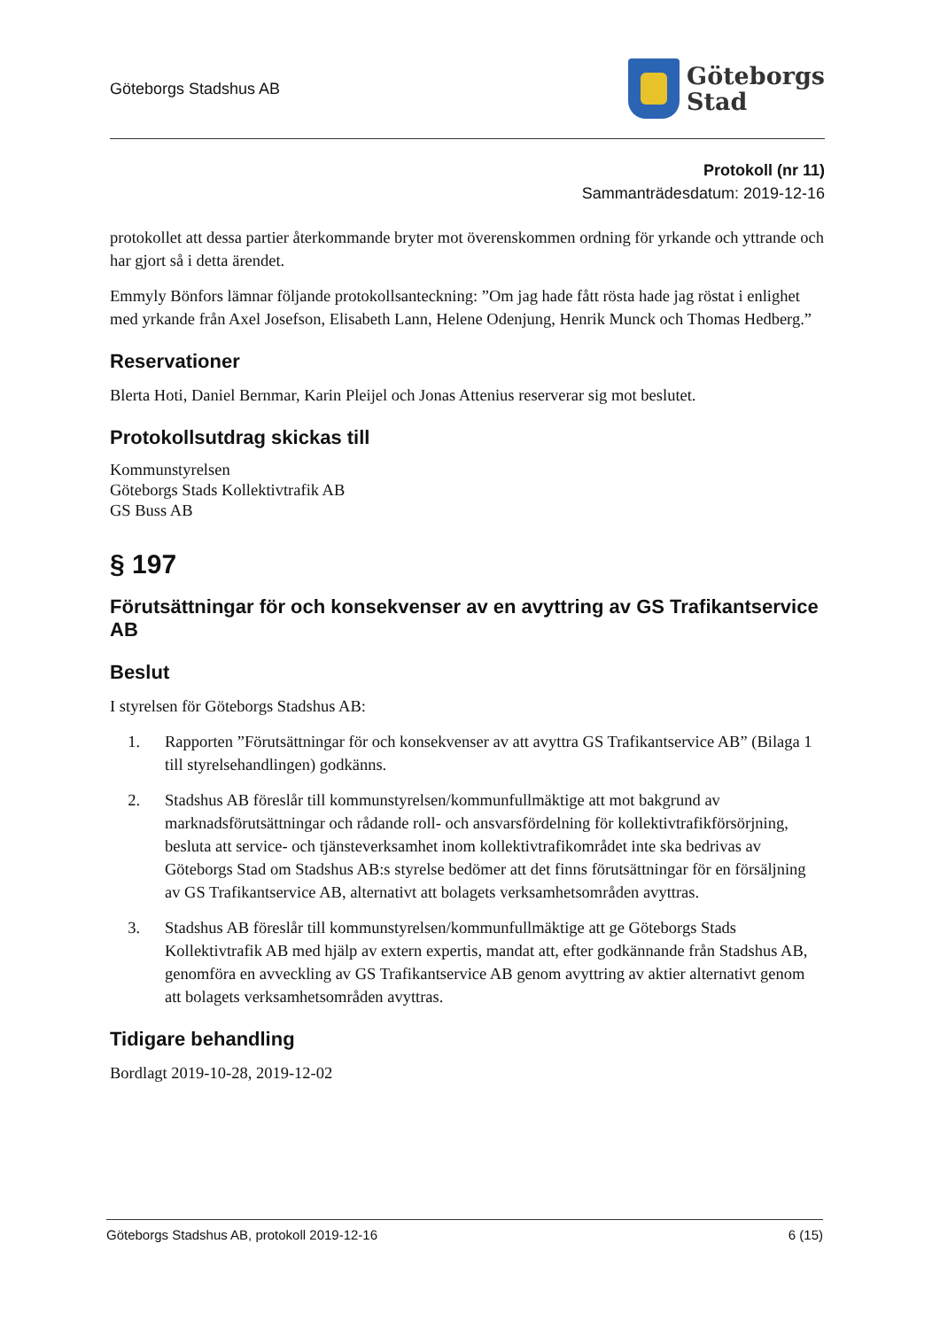Göteborgs Stadshus AB
Göteborgs
Stad
Protokoll (nr 11)
Sammanträdesdatum: 2019-12-16
protokollet att dessa partier återkommande bryter mot överenskommen ordning för yrkande och yttrande och har gjort så i detta ärendet.
Emmyly Bönfors lämnar följande protokollsanteckning: ”Om jag hade fått rösta hade jag röstat i enlighet med yrkande från Axel Josefson, Elisabeth Lann, Helene Odenjung, Henrik Munck och Thomas Hedberg.”
Reservationer
Blerta Hoti, Daniel Bernmar, Karin Pleijel och Jonas Attenius reserverar sig mot beslutet.
Protokollsutdrag skickas till
Kommunstyrelsen
Göteborgs Stads Kollektivtrafik AB
GS Buss AB
§ 197
Förutsättningar för och konsekvenser av en avyttring av GS Trafikantservice AB
Beslut
I styrelsen för Göteborgs Stadshus AB:
1. Rapporten ”Förutsättningar för och konsekvenser av att avyttra GS Trafikantservice AB” (Bilaga 1 till styrelsehandlingen) godkänns.
2. Stadshus AB föreslår till kommunstyrelsen/kommunfullmäktige att mot bakgrund av marknadsförutsättningar och rådande roll- och ansvarsfördelning för kollektivtrafikförsörjning, besluta att service- och tjänsteverksamhet inom kollektivtrafikområdet inte ska bedrivas av Göteborgs Stad om Stadshus AB:s styrelse bedömer att det finns förutsättningar för en försäljning av GS Trafikantservice AB, alternativt att bolagets verksamhetsområden avyttras.
3. Stadshus AB föreslår till kommunstyrelsen/kommunfullmäktige att ge Göteborgs Stads Kollektivtrafik AB med hjälp av extern expertis, mandat att, efter godkännande från Stadshus AB, genomföra en avveckling av GS Trafikantservice AB genom avyttring av aktier alternativt genom att bolagets verksamhetsområden avyttras.
Tidigare behandling
Bordlagt 2019-10-28, 2019-12-02
Göteborgs Stadshus AB, protokoll 2019-12-16 6 (15)